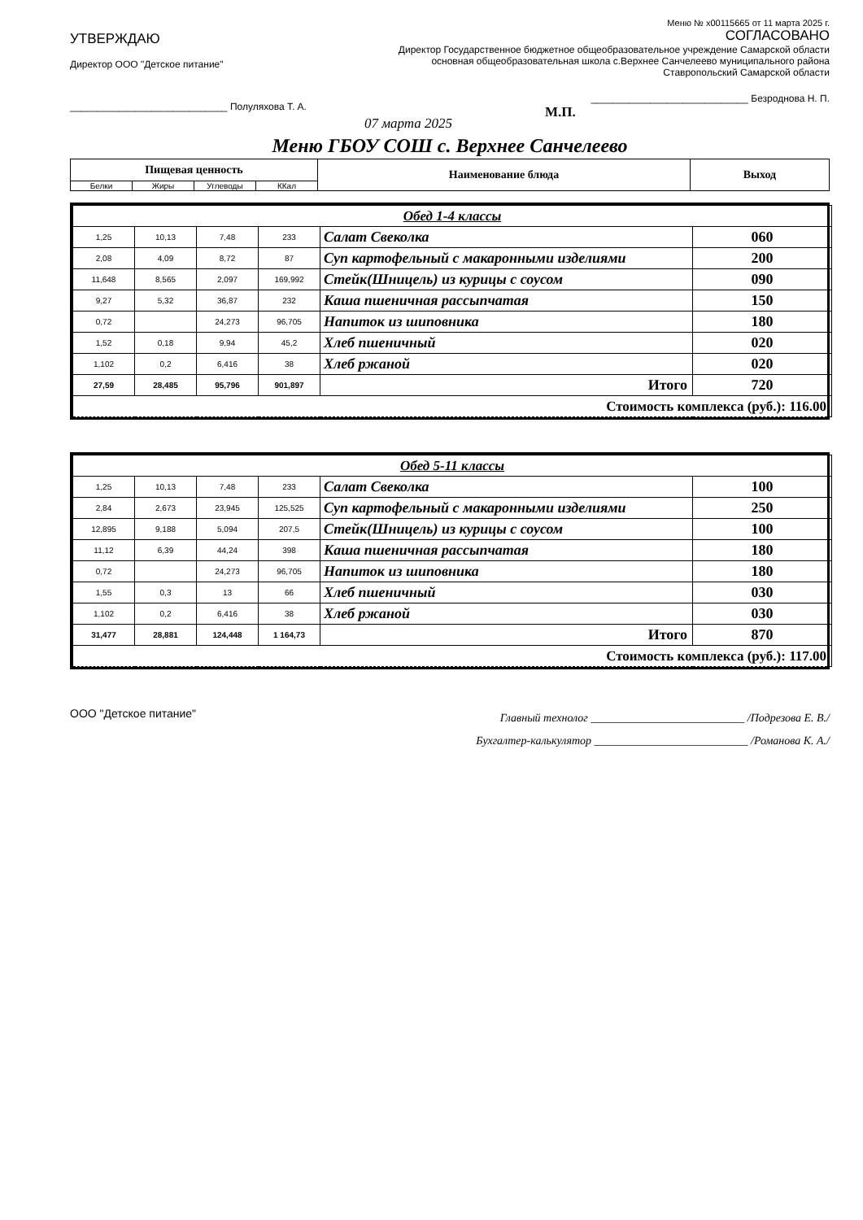Меню № х00115665 от 11 марта 2025 г.
УТВЕРЖДАЮ
Директор ООО "Детское питание"
_____________________________ Полуляхова Т. А.
07 марта 2025
СОГЛАСОВАНО
Директор Государственное бюджетное общеобразовательное учреждение Самарской области основная общеобразовательная школа с.Верхнее Санчелеево муниципального района Ставропольский Самарской области
_____________________________ Безроднова Н. П.
М.П.
Меню ГБОУ СОШ с. Верхнее Санчелеево
| Пищевая ценность | | | | Наименование блюда | Выход |
| --- | --- | --- | --- | --- | --- |
| Белки | Жиры | Углеводы | ККал | | |
| Обед 1-4 классы | | | | | |
| 1,25 | 10,13 | 7,48 | 233 | Салат Свеколка | 060 |
| 2,08 | 4,09 | 8,72 | 87 | Суп картофельный с макаронными изделиями | 200 |
| 11,648 | 8,565 | 2,097 | 169,992 | Стейк(Шницель) из курицы с соусом | 090 |
| 9,27 | 5,32 | 36,87 | 232 | Каша пшеничная рассыпчатая | 150 |
| 0,72 | | 24,273 | 96,705 | Напиток из шиповника | 180 |
| 1,52 | 0,18 | 9,94 | 45,2 | Хлеб пшеничный | 020 |
| 1,102 | 0,2 | 6,416 | 38 | Хлеб ржаной | 020 |
| 27,59 | 28,485 | 95,796 | 901,897 | Итого | 720 |
| Стоимость комплекса (руб.): 116.00 | | | | | |
| Обед 5-11 классы | | | | | |
| 1,25 | 10,13 | 7,48 | 233 | Салат Свеколка | 100 |
| 2,84 | 2,673 | 23,945 | 125,525 | Суп картофельный с макаронными изделиями | 250 |
| 12,895 | 9,188 | 5,094 | 207,5 | Стейк(Шницель) из курицы с соусом | 100 |
| 11,12 | 6,39 | 44,24 | 398 | Каша пшеничная рассыпчатая | 180 |
| 0,72 | | 24,273 | 96,705 | Напиток из шиповника | 180 |
| 1,55 | 0,3 | 13 | 66 | Хлеб пшеничный | 030 |
| 1,102 | 0,2 | 6,416 | 38 | Хлеб ржаной | 030 |
| 31,477 | 28,881 | 124,448 | 1 164,73 | Итого | 870 |
| Стоимость комплекса (руб.): 117.00 | | | | | |
ООО "Детское питание"
Главный технолог ___________________________ /Подрезова Е. В./
Бухгалтер-калькулятор ___________________________ /Романова К. А./